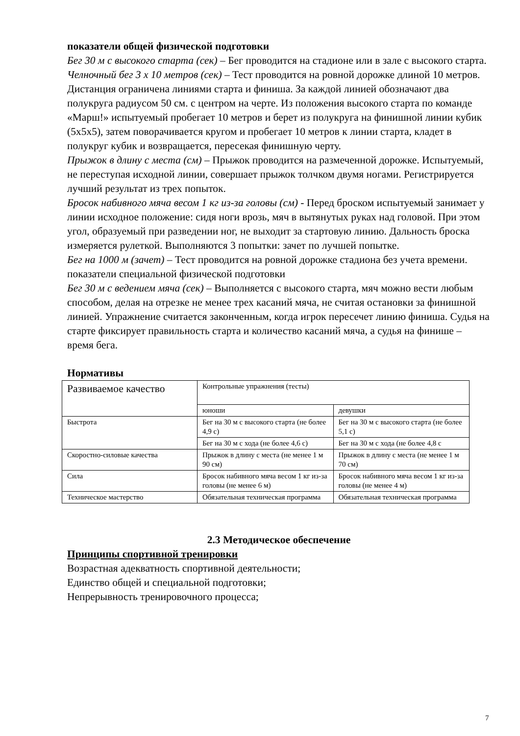показатели общей физической подготовки
Бег 30 м с высокого старта (сек) – Бег проводится на стадионе или в зале с высокого старта.
Челночный бег 3 х 10 метров (сек) – Тест проводится на ровной дорожке длиной 10 метров. Дистанция ограничена линиями старта и финиша. За каждой линией обозначают два полукруга радиусом 50 см. с центром на черте. Из положения высокого старта по команде «Марш!» испытуемый пробегает 10 метров и берет из полукруга на финишной линии кубик (5х5х5), затем поворачивается кругом и пробегает 10 метров к линии старта, кладет в полукруг кубик и возвращается, пересекая финишную черту.
Прыжок в длину с места (см) – Прыжок проводится на размеченной дорожке. Испытуемый, не переступая исходной линии, совершает прыжок толчком двумя ногами. Регистрируется лучший результат из трех попыток.
Бросок набивного мяча весом 1 кг из-за головы (см) - Перед броском испытуемый занимает у линии исходное положение: сидя ноги врозь, мяч в вытянутых руках над головой. При этом угол, образуемый при разведении ног, не выходит за стартовую линию. Дальность броска измеряется рулеткой. Выполняются 3 попытки: зачет по лучшей попытке.
Бег на 1000 м (зачет) – Тест проводится на ровной дорожке стадиона без учета времени.
показатели специальной физической подготовки
Бег 30 м с ведением мяча (сек) – Выполняется с высокого старта, мяч можно вести любым способом, делая на отрезке не менее трех касаний мяча, не считая остановки за финишной линией. Упражнение считается законченным, когда игрок пересечет линию финиша. Судья на старте фиксирует правильность старта и количество касаний мяча, а судья на финише – время бега.
Нормативы
| Развиваемое качество | Контрольные упражнения (тесты) | |
| | юноши | девушки |
| Быстрота | Бег на 30 м с высокого старта (не более 4,9 с) | Бег на 30 м с высокого старта (не более 5,1 с) |
| | Бег на 30 м с хода (не более 4,6 с) | Бег на 30 м с хода (не более 4,8 с |
| Скоростно-силовые качества | Прыжок в длину с места (не менее 1 м 90 см) | Прыжок в длину с места (не менее 1 м 70 см) |
| Сила | Бросок набивного мяча весом 1 кг из-за головы (не менее 6 м) | Бросок набивного мяча весом 1 кг из-за головы (не менее 4 м) |
| Техническое мастерство | Обязательная техническая программа | Обязательная техническая программа |
2.3 Методическое обеспечение
Принципы спортивной тренировки
Возрастная адекватность спортивной деятельности;
Единство общей и специальной подготовки;
Непрерывность тренировочного процесса;
7